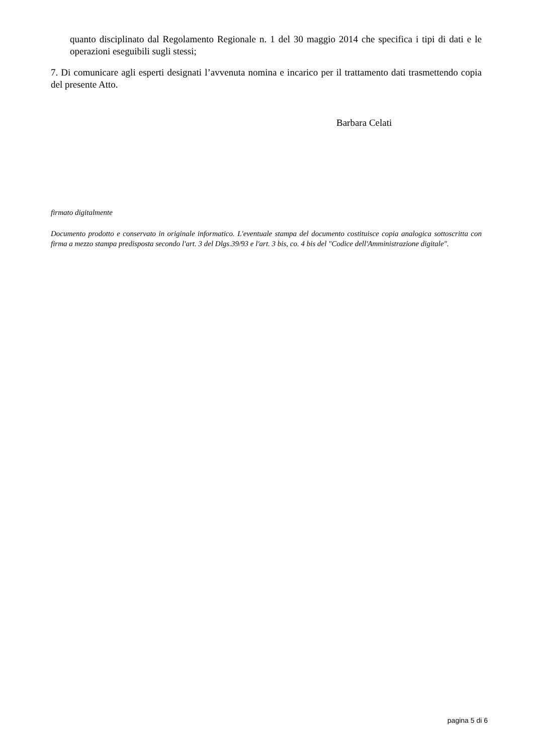quanto disciplinato dal Regolamento Regionale n. 1 del 30 maggio 2014 che specifica i tipi di dati e le operazioni eseguibili sugli stessi;
7. Di comunicare agli esperti designati l’avvenuta nomina e incarico per il trattamento dati trasmettendo copia del presente Atto.
Barbara Celati
firmato digitalmente
Documento prodotto e conservato in originale informatico. L'eventuale stampa del documento costituisce copia analogica sottoscritta con firma a mezzo stampa predisposta secondo l'art. 3 del Dlgs.39/93 e l'art. 3 bis, co. 4 bis del "Codice dell'Amministrazione digitale".
pagina 5 di 6